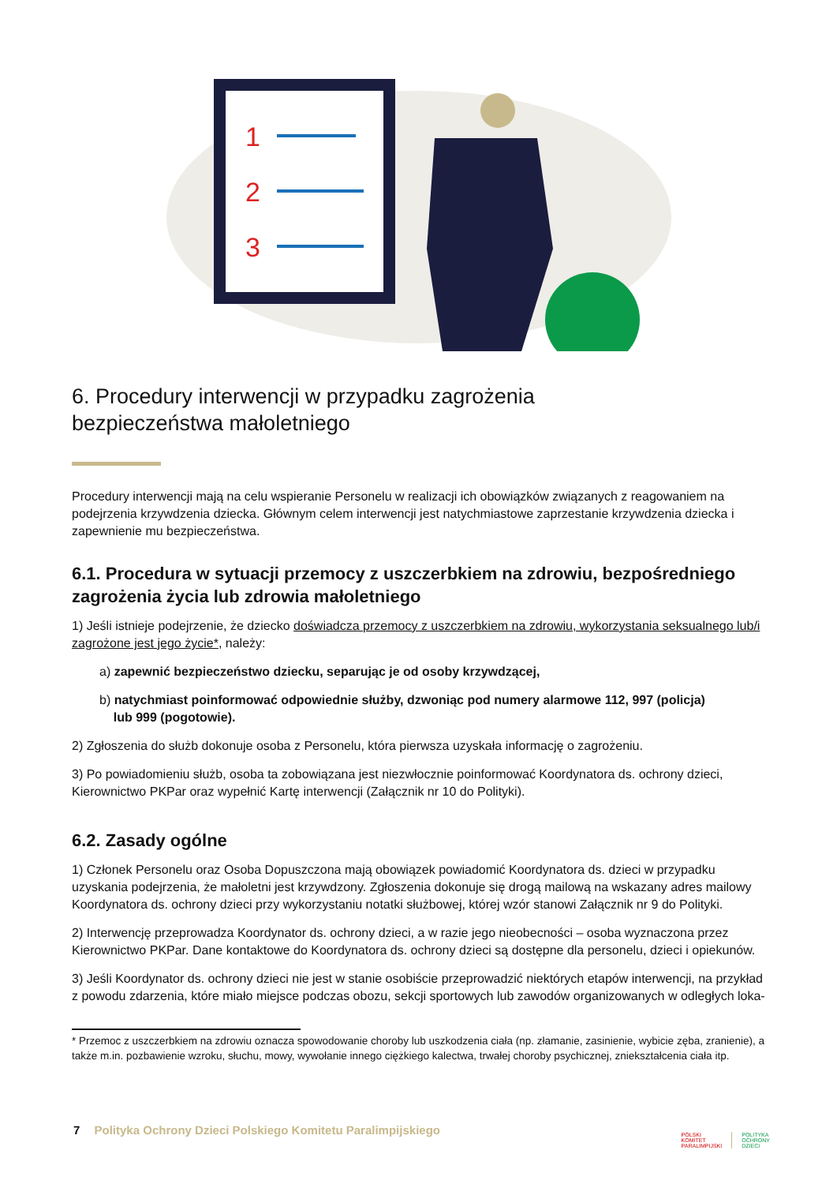1
2
3
6. Procedury interwencji w przypadku zagrożenia
bezpieczeństwa małoletniego
Procedury interwencji mają na celu wspieranie Personelu w realizacji ich obowiązków związanych z reagowaniem na podejrzenia krzywdzenia dziecka. Głównym celem interwencji jest natychmiastowe zaprzestanie krzywdzenia dziecka i zapewnienie mu bezpieczeństwa.
6.1. Procedura w sytuacji przemocy z uszczerbkiem na zdrowiu, bezpośredniego zagrożenia życia lub zdrowia małoletniego
1) Jeśli istnieje podejrzenie, że dziecko doświadcza przemocy z uszczerbkiem na zdrowiu, wykorzystania seksualnego lub/i zagrożone jest jego życie*, należy:
a) zapewnić bezpieczeństwo dziecku, separując je od osoby krzywdzącej,
b) natychmiast poinformować odpowiednie służby, dzwoniąc pod numery alarmowe 112, 997 (policja)
lub 999 (pogotowie).
2) Zgłoszenia do służb dokonuje osoba z Personelu, która pierwsza uzyskała informację o zagrożeniu.
3) Po powiadomieniu służb, osoba ta zobowiązana jest niezwłocznie poinformować Koordynatora ds. ochrony dzieci, Kierownictwo PKPar oraz wypełnić Kartę interwencji (Załącznik nr 10 do Polityki).
6.2. Zasady ogólne
1) Członek Personelu oraz Osoba Dopuszczona mają obowiązek powiadomić Koordynatora ds. dzieci w przypadku uzyskania podejrzenia, że małoletni jest krzywdzony. Zgłoszenia dokonuje się drogą mailową na wskazany adres mailowy Koordynatora ds. ochrony dzieci przy wykorzystaniu notatki służbowej, której wzór stanowi Załącznik nr 9 do Polityki.
2) Interwencję przeprowadza Koordynator ds. ochrony dzieci, a w razie jego nieobecności – osoba wyznaczona przez Kierownictwo PKPar. Dane kontaktowe do Koordynatora ds. ochrony dzieci są dostępne dla personelu, dzieci i opiekunów.
3) Jeśli Koordynator ds. ochrony dzieci nie jest w stanie osobiście przeprowadzić niektórych etapów interwencji, na przykład z powodu zdarzenia, które miało miejsce podczas obozu, sekcji sportowych lub zawodów organizowanych w odległych loka-
* Przemoc z uszczerbkiem na zdrowiu oznacza spowodowanie choroby lub uszkodzenia ciała (np. złamanie, zasinienie, wybicie zęba, zranienie), a także m.in. pozbawienie wzroku, słuchu, mowy, wywołanie innego ciężkiego kalectwa, trwałej choroby psychicznej, zniekształcenia ciała itp.
7 Polityka Ochrony Dzieci Polskiego Komitetu Paralimpijskiego
POLSKI
KOMITET
PARALIMPIJSKI
POLITYKA
OCHRONY
DZIECI